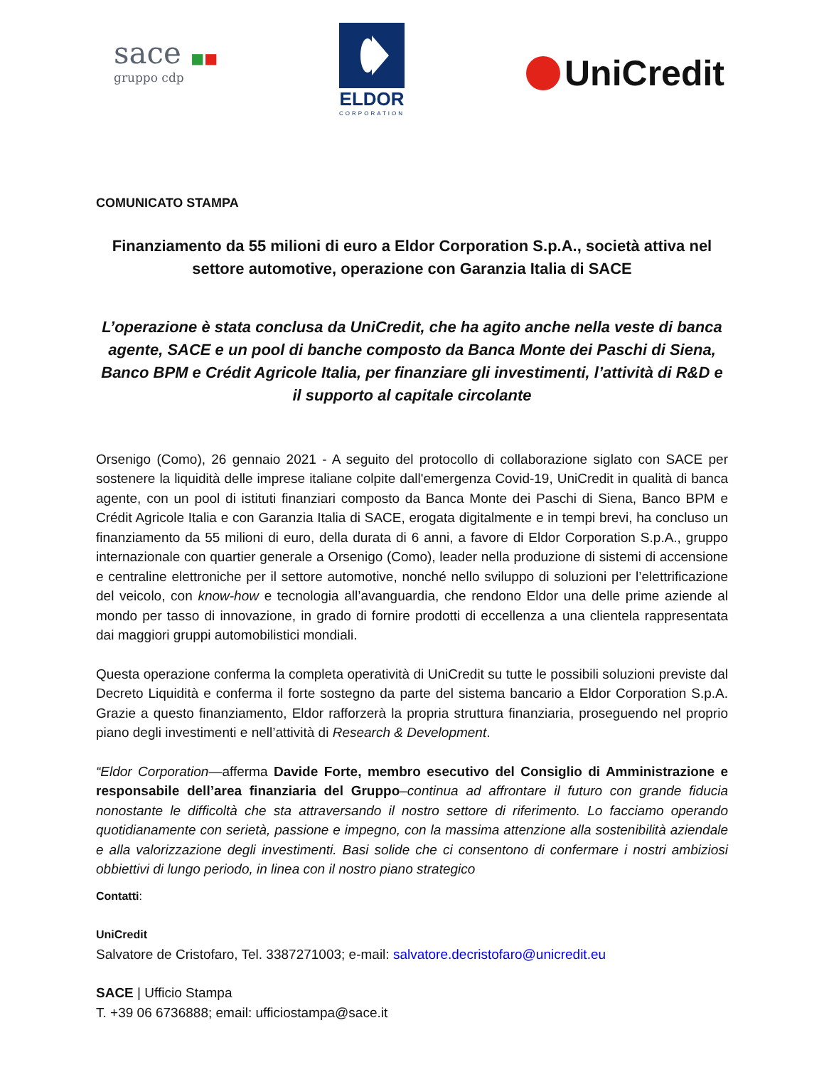sace ■■
gruppo cdp
ELDOR
CORPORATION
UniCredit
COMUNICATO STAMPA
Finanziamento da 55 milioni di euro a Eldor Corporation S.p.A., società attiva nel settore automotive, operazione con Garanzia Italia di SACE
L’operazione è stata conclusa da UniCredit, che ha agito anche nella veste di banca agente, SACE e un pool di banche composto da Banca Monte dei Paschi di Siena, Banco BPM e Crédit Agricole Italia, per finanziare gli investimenti, l’attività di R&D e il supporto al capitale circolante
Orsenigo (Como), 26 gennaio 2021 - A seguito del protocollo di collaborazione siglato con SACE per sostenere la liquidità delle imprese italiane colpite dall'emergenza Covid-19, UniCredit in qualità di banca agente, con un pool di istituti finanziari composto da Banca Monte dei Paschi di Siena, Banco BPM e Crédit Agricole Italia e con Garanzia Italia di SACE, erogata digitalmente e in tempi brevi, ha concluso un finanziamento da 55 milioni di euro, della durata di 6 anni, a favore di Eldor Corporation S.p.A., gruppo internazionale con quartier generale a Orsenigo (Como), leader nella produzione di sistemi di accensione e centraline elettroniche per il settore automotive, nonché nello sviluppo di soluzioni per l’elettrificazione del veicolo, con know-how e tecnologia all’avanguardia, che rendono Eldor una delle prime aziende al mondo per tasso di innovazione, in grado di fornire prodotti di eccellenza a una clientela rappresentata dai maggiori gruppi automobilistici mondiali.
Questa operazione conferma la completa operatività di UniCredit su tutte le possibili soluzioni previste dal Decreto Liquidità e conferma il forte sostegno da parte del sistema bancario a Eldor Corporation S.p.A. Grazie a questo finanziamento, Eldor rafforzerà la propria struttura finanziaria, proseguendo nel proprio piano degli investimenti e nell’attività di Research & Development.
“Eldor Corporation—afferma Davide Forte, membro esecutivo del Consiglio di Amministrazione e responsabile dell’area finanziaria del Gruppo–continua ad affrontare il futuro con grande fiducia nonostante le difficoltà che sta attraversando il nostro settore di riferimento. Lo facciamo operando quotidianamente con serietà, passione e impegno, con la massima attenzione alla sostenibilità aziendale e alla valorizzazione degli investimenti. Basi solide che ci consentono di confermare i nostri ambiziosi obbiettivi di lungo periodo, in linea con il nostro piano strategico
Contatti:
UniCredit
Salvatore de Cristofaro, Tel. 3387271003; e-mail: salvatore.decristofaro@unicredit.eu
SACE | Ufficio Stampa
T. +39 06 6736888; email: ufficiostampa@sace.it